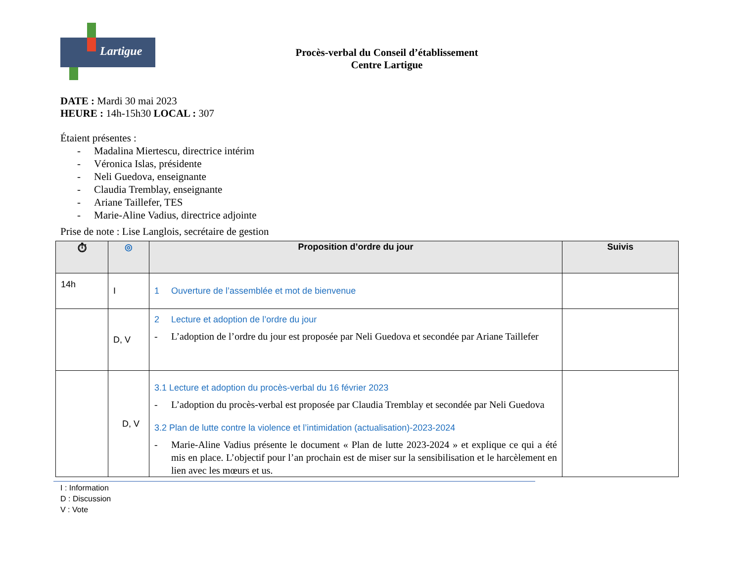Lartigue
Procès-verbal du Conseil d’établissement
Centre Lartigue
DATE : Mardi 30 mai 2023
HEURE : 14h-15h30 LOCAL : 307
Étaient présentes :
- Madalina Miertescu, directrice intérim
- Véronica Islas, présidente
- Neli Guedova, enseignante
- Claudia Tremblay, enseignante
- Ariane Taillefer, TES
- Marie-Aline Vadius, directrice adjointe
Prise de note : Lise Langlois, secrétaire de gestion
| ⏱ | ◎ | Proposition d’ordre du jour | Suivis |
| --- | --- | --- | --- |
| 14h | I | 1 Ouverture de l’assemblée et mot de bienvenue | |
| | D, V | 2 Lecture et adoption de l’ordre du jour - L’adoption de l’ordre du jour est proposée par Neli Guedova et secondée par Ariane Taillefer | |
| | D, V | 3.1 Lecture et adoption du procès-verbal du 16 février 2023 - L’adoption du procès-verbal est proposée par Claudia Tremblay et secondée par Neli Guedova 3.2 Plan de lutte contre la violence et l’intimidation (actualisation)-2023-2024 - Marie-Aline Vadius présente le document « Plan de lutte 2023-2024 » et explique ce qui a été mis en place. L’objectif pour l’an prochain est de miser sur la sensibilisation et le harcèlement en lien avec les mœurs et us. | |
I : Information
D : Discussion
V : Vote